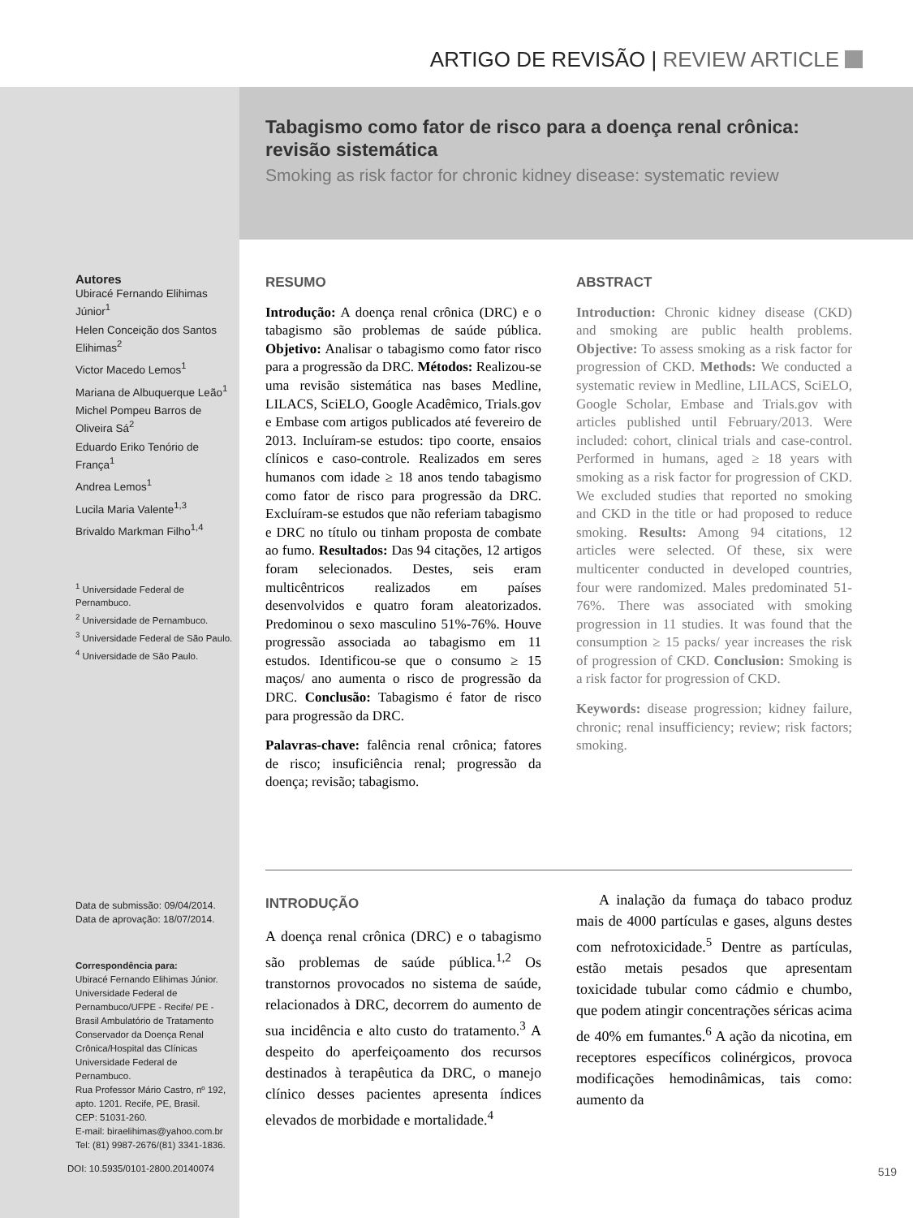ARTIGO DE REVISÃO | REVIEW ARTICLE
Tabagismo como fator de risco para a doença renal crônica: revisão sistemática
Smoking as risk factor for chronic kidney disease: systematic review
Autores
Ubiracé Fernando Elihimas Júnior<sup>1</sup>
Helen Conceição dos Santos Elihimas<sup>2</sup>
Victor Macedo Lemos<sup>1</sup>
Mariana de Albuquerque Leão<sup>1</sup>
Michel Pompeu Barros de Oliveira Sá<sup>2</sup>
Eduardo Eriko Tenório de França<sup>1</sup>
Andrea Lemos<sup>1</sup>
Lucila Maria Valente<sup>1,3</sup>
Brivaldo Markman Filho<sup>1,4</sup>
<sup>1</sup> Universidade Federal de Pernambuco.
<sup>2</sup> Universidade de Pernambuco.
<sup>3</sup> Universidade Federal de São Paulo.
<sup>4</sup> Universidade de São Paulo.
Data de submissão: 09/04/2014.
Data de aprovação: 18/07/2014.
Correspondência para:
Ubiracé Fernando Elihimas Júnior. Universidade Federal de Pernambuco/UFPE - Recife/ PE -Brasil Ambulatório de Tratamento Conservador da Doença Renal Crônica/Hospital das Clínicas Universidade Federal de Pernambuco.
Rua Professor Mário Castro, nº 192, apto. 1201. Recife, PE, Brasil.
CEP: 51031-260.
E-mail: biraelihimas@yahoo.com.br
Tel: (81) 9987-2676/(81) 3341-1836.
DOI: 10.5935/0101-2800.20140074
RESUMO
Introdução: A doença renal crônica (DRC) e o tabagismo são problemas de saúde pública. Objetivo: Analisar o tabagismo como fator risco para a progressão da DRC. Métodos: Realizou-se uma revisão sistemática nas bases Medline, LILACS, SciELO, Google Acadêmico, Trials.gov e Embase com artigos publicados até fevereiro de 2013. Incluíram-se estudos: tipo coorte, ensaios clínicos e caso-controle. Realizados em seres humanos com idade ≥ 18 anos tendo tabagismo como fator de risco para progressão da DRC. Excluíram-se estudos que não referiam tabagismo e DRC no título ou tinham proposta de combate ao fumo. Resultados: Das 94 citações, 12 artigos foram selecionados. Destes, seis eram multicêntricos realizados em países desenvolvidos e quatro foram aleatorizados. Predominou o sexo masculino 51%-76%. Houve progressão associada ao tabagismo em 11 estudos. Identificou-se que o consumo ≥ 15 maços/ ano aumenta o risco de progressão da DRC. Conclusão: Tabagismo é fator de risco para progressão da DRC.
Palavras-chave: falência renal crônica; fatores de risco; insuficiência renal; progressão da doença; revisão; tabagismo.
ABSTRACT
Introduction: Chronic kidney disease (CKD) and smoking are public health problems. Objective: To assess smoking as a risk factor for progression of CKD. Methods: We conducted a systematic review in Medline, LILACS, SciELO, Google Scholar, Embase and Trials.gov with articles published until February/2013. Were included: cohort, clinical trials and case-control. Performed in humans, aged ≥ 18 years with smoking as a risk factor for progression of CKD. We excluded studies that reported no smoking and CKD in the title or had proposed to reduce smoking. Results: Among 94 citations, 12 articles were selected. Of these, six were multicenter conducted in developed countries, four were randomized. Males predominated 51-76%. There was associated with smoking progression in 11 studies. It was found that the consumption ≥ 15 packs/ year increases the risk of progression of CKD. Conclusion: Smoking is a risk factor for progression of CKD.
Keywords: disease progression; kidney failure, chronic; renal insufficiency; review; risk factors; smoking.
INTRODUÇÃO
A doença renal crônica (DRC) e o tabagismo são problemas de saúde pública.<sup>1,2</sup> Os transtornos provocados no sistema de saúde, relacionados à DRC, decorrem do aumento de sua incidência e alto custo do tratamento.<sup>3</sup> A despeito do aperfeiçoamento dos recursos destinados à terapêutica da DRC, o manejo clínico desses pacientes apresenta índices elevados de morbidade e mortalidade.<sup>4</sup>
A inalação da fumaça do tabaco produz mais de 4000 partículas e gases, alguns destes com nefrotoxicidade.<sup>5</sup> Dentre as partículas, estão metais pesados que apresentam toxicidade tubular como cádmio e chumbo, que podem atingir concentrações séricas acima de 40% em fumantes.<sup>6</sup> A ação da nicotina, em receptores específicos colinérgicos, provoca modificações hemodinâmicas, tais como: aumento da
519